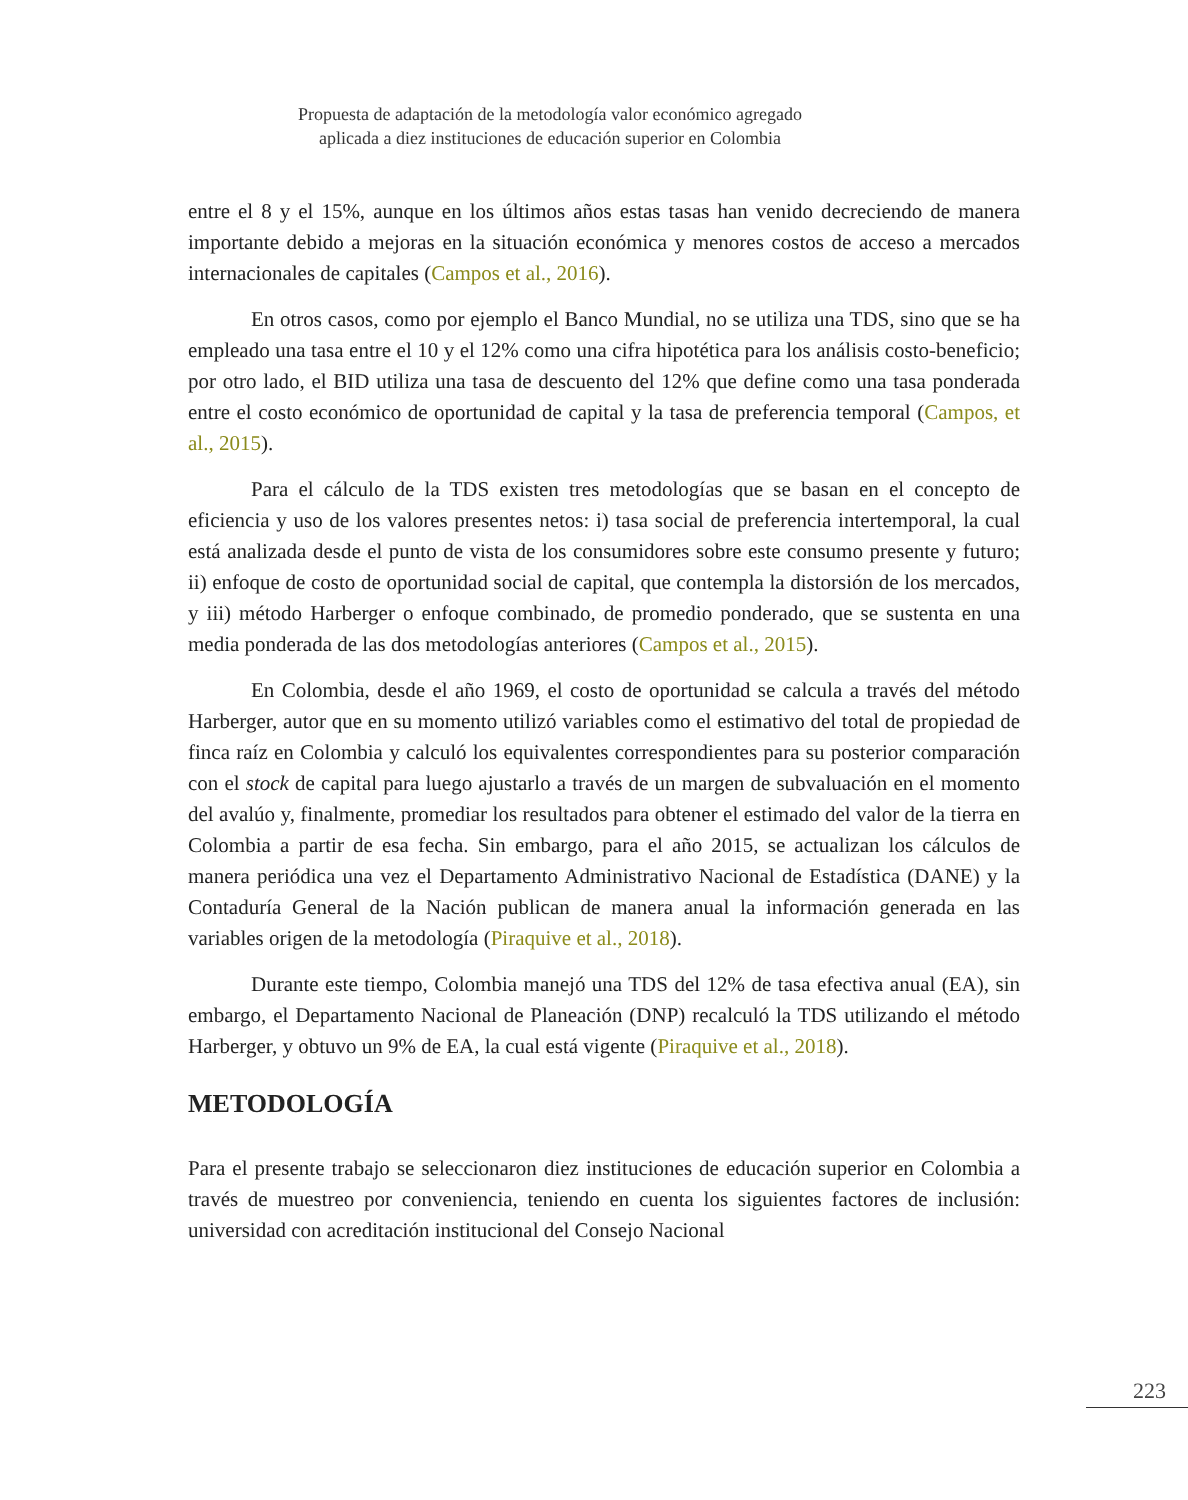Propuesta de adaptación de la metodología valor económico agregado
aplicada a diez instituciones de educación superior en Colombia
entre el 8 y el 15%, aunque en los últimos años estas tasas han venido decreciendo de manera importante debido a mejoras en la situación económica y menores costos de acceso a mercados internacionales de capitales (Campos et al., 2016).
En otros casos, como por ejemplo el Banco Mundial, no se utiliza una TDS, sino que se ha empleado una tasa entre el 10 y el 12% como una cifra hipotética para los análisis costo-beneficio; por otro lado, el BID utiliza una tasa de descuento del 12% que define como una tasa ponderada entre el costo económico de oportunidad de capital y la tasa de preferencia temporal (Campos, et al., 2015).
Para el cálculo de la TDS existen tres metodologías que se basan en el concepto de eficiencia y uso de los valores presentes netos: i) tasa social de preferencia intertemporal, la cual está analizada desde el punto de vista de los consumidores sobre este consumo presente y futuro; ii) enfoque de costo de oportunidad social de capital, que contempla la distorsión de los mercados, y iii) método Harberger o enfoque combinado, de promedio ponderado, que se sustenta en una media ponderada de las dos metodologías anteriores (Campos et al., 2015).
En Colombia, desde el año 1969, el costo de oportunidad se calcula a través del método Harberger, autor que en su momento utilizó variables como el estimativo del total de propiedad de finca raíz en Colombia y calculó los equivalentes correspondientes para su posterior comparación con el stock de capital para luego ajustarlo a través de un margen de subvaluación en el momento del avalúo y, finalmente, promediar los resultados para obtener el estimado del valor de la tierra en Colombia a partir de esa fecha. Sin embargo, para el año 2015, se actualizan los cálculos de manera periódica una vez el Departamento Administrativo Nacional de Estadística (DANE) y la Contaduría General de la Nación publican de manera anual la información generada en las variables origen de la metodología (Piraquive et al., 2018).
Durante este tiempo, Colombia manejó una TDS del 12% de tasa efectiva anual (EA), sin embargo, el Departamento Nacional de Planeación (DNP) recalculó la TDS utilizando el método Harberger, y obtuvo un 9% de EA, la cual está vigente (Piraquive et al., 2018).
METODOLOGÍA
Para el presente trabajo se seleccionaron diez instituciones de educación superior en Colombia a través de muestreo por conveniencia, teniendo en cuenta los siguientes factores de inclusión: universidad con acreditación institucional del Consejo Nacional
223